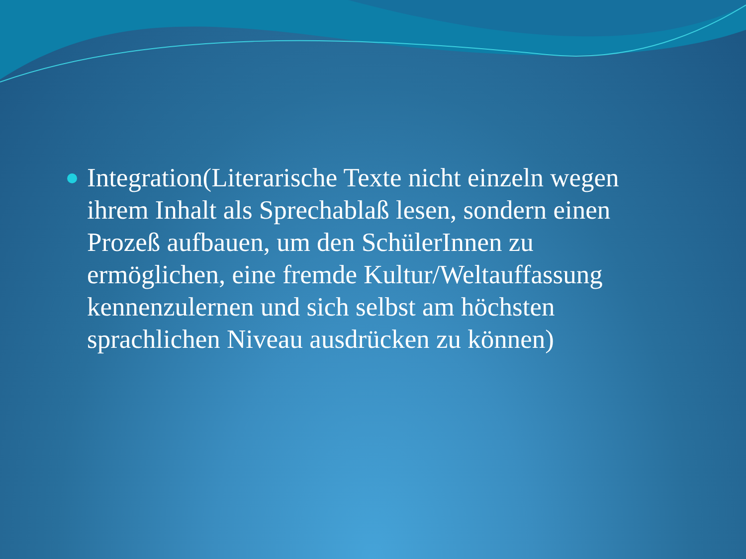Integration(Literarische Texte nicht einzeln wegen ihrem Inhalt als Sprechablaß lesen, sondern einen Prozeß aufbauen, um den SchülerInnen zu ermöglichen, eine fremde Kultur/Weltauffassung kennenzulernen und sich selbst am höchsten sprachlichen Niveau ausdrücken zu können)